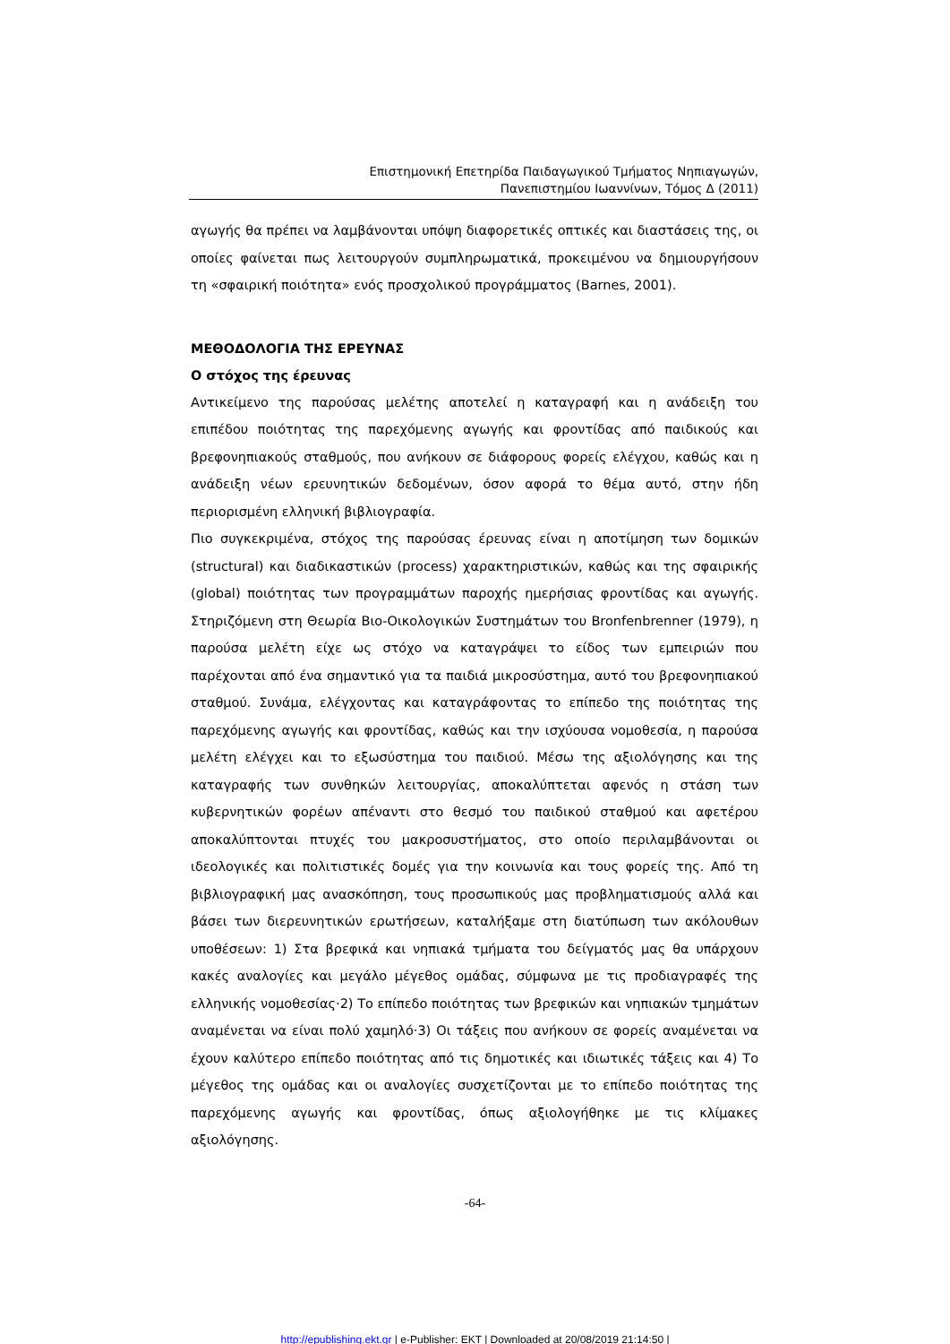Επιστημονική Επετηρίδα Παιδαγωγικού Τμήματος Νηπιαγωγών,
Πανεπιστημίου Ιωαννίνων, Τόμος Δ (2011)
αγωγής θα πρέπει να λαμβάνονται υπόψη διαφορετικές οπτικές και διαστάσεις της, οι οποίες φαίνεται πως λειτουργούν συμπληρωματικά, προκειμένου να δημιουργήσουν τη «σφαιρική ποιότητα» ενός προσχολικού προγράμματος (Barnes, 2001).
ΜΕΘΟΔΟΛΟΓΙΑ ΤΗΣ ΕΡΕΥΝΑΣ
Ο στόχος της έρευνας
Αντικείμενο της παρούσας μελέτης αποτελεί η καταγραφή και η ανάδειξη του επιπέδου ποιότητας της παρεχόμενης αγωγής και φροντίδας από παιδικούς και βρεφονηπιακούς σταθμούς, που ανήκουν σε διάφορους φορείς ελέγχου, καθώς και η ανάδειξη νέων ερευνητικών δεδομένων, όσον αφορά το θέμα αυτό, στην ήδη περιορισμένη ελληνική βιβλιογραφία.
Πιο συγκεκριμένα, στόχος της παρούσας έρευνας είναι η αποτίμηση των δομικών (structural) και διαδικαστικών (process) χαρακτηριστικών, καθώς και της σφαιρικής (global) ποιότητας των προγραμμάτων παροχής ημερήσιας φροντίδας και αγωγής. Στηριζόμενη στη Θεωρία Βιο-Οικολογικών Συστημάτων του Bronfenbrenner (1979), η παρούσα μελέτη είχε ως στόχο να καταγράψει το είδος των εμπειριών που παρέχονται από ένα σημαντικό για τα παιδιά μικροσύστημα, αυτό του βρεφονηπιακού σταθμού. Συνάμα, ελέγχοντας και καταγράφοντας το επίπεδο της ποιότητας της παρεχόμενης αγωγής και φροντίδας, καθώς και την ισχύουσα νομοθεσία, η παρούσα μελέτη ελέγχει και το εξωσύστημα του παιδιού. Μέσω της αξιολόγησης και της καταγραφής των συνθηκών λειτουργίας, αποκαλύπτεται αφενός η στάση των κυβερνητικών φορέων απέναντι στο θεσμό του παιδικού σταθμού και αφετέρου αποκαλύπτονται πτυχές του μακροσυστήματος, στο οποίο περιλαμβάνονται οι ιδεολογικές και πολιτιστικές δομές για την κοινωνία και τους φορείς της. Από τη βιβλιογραφική μας ανασκόπηση, τους προσωπικούς μας προβληματισμούς αλλά και βάσει των διερευνητικών ερωτήσεων, καταλήξαμε στη διατύπωση των ακόλουθων υποθέσεων: 1) Στα βρεφικά και νηπιακά τμήματα του δείγματός μας θα υπάρχουν κακές αναλογίες και μεγάλο μέγεθος ομάδας, σύμφωνα με τις προδιαγραφές της ελληνικής νομοθεσίας·2) Το επίπεδο ποιότητας των βρεφικών και νηπιακών τμημάτων αναμένεται να είναι πολύ χαμηλό·3) Οι τάξεις που ανήκουν σε φορείς αναμένεται να έχουν καλύτερο επίπεδο ποιότητας από τις δημοτικές και ιδιωτικές τάξεις και 4) Το μέγεθος της ομάδας και οι αναλογίες συσχετίζονται με το επίπεδο ποιότητας της παρεχόμενης αγωγής και φροντίδας, όπως αξιολογήθηκε με τις κλίμακες αξιολόγησης.
-64-
http://epublishing.ekt.gr | e-Publisher: EKT | Downloaded at 20/08/2019 21:14:50 |